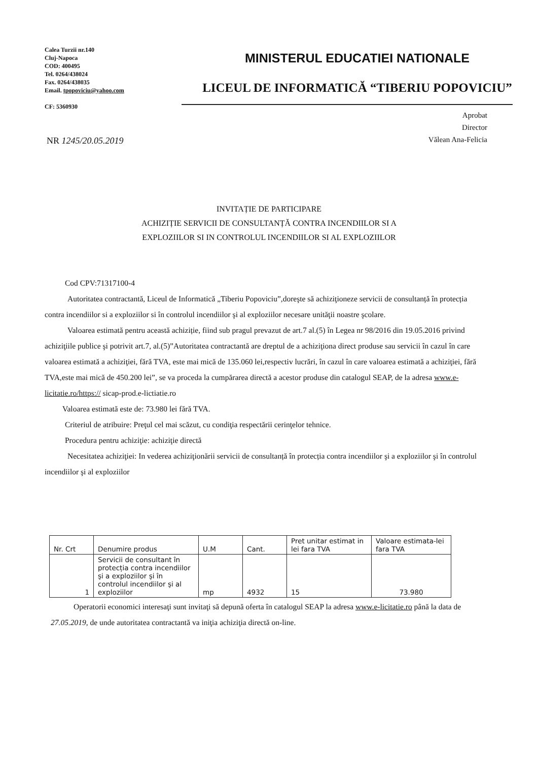Calea Turzii nr.140
Cluj-Napoca
COD: 400495
Tel. 0264/438024
Fax. 0264/438035
Email. tpopoviciu@yahoo.com
CF: 5360930
MINISTERUL EDUCATIEI NATIONALE
LICEUL DE INFORMATICĂ “TIBERIU POPOVICIU”
Aprobat
Director
Vălean Ana-Felicia
NR 1245/20.05.2019
INVITAȚIE DE PARTICIPARE
ACHIZIȚIE SERVICII DE CONSULTANȚĂ CONTRA INCENDIILOR SI A
EXPLOZIILOR SI IN CONTROLUL INCENDIILOR SI AL EXPLOZIILOR
Cod CPV:71317100-4
Autoritatea contractantă, Liceul de Informatică „Tiberiu Popoviciu”,doreşte să achiziţioneze servicii de consultanță în protecția contra incendiilor si a exploziilor si în controlul incendiilor şi al exploziilor necesare unităţii noastre şcolare.
Valoarea estimată pentru această achiziție, fiind sub pragul prevazut de art.7 al.(5) în Legea nr 98/2016 din 19.05.2016 privind achiziţiile publice şi potrivit art.7, al.(5)”Autoritatea contractantă are dreptul de a achiziţiona direct produse sau servicii în cazul în care valoarea estimată a achiziţiei, fără TVA, este mai mică de 135.060 lei,respectiv lucrări, în cazul în care valoarea estimată a achiziţiei, fără TVA,este mai mică de 450.200 lei”, se va proceda la cumpărarea directă a acestor produse din catalogul SEAP, de la adresa www.e-licitatie.ro/https:// sicap-prod.e-lictiatie.ro
Valoarea estimată este de: 73.980 lei fără TVA.
Criteriul de atribuire: Preţul cel mai scăzut, cu condiţia respectării cerinţelor tehnice.
Procedura pentru achiziţie: achiziţie directă
Necesitatea achiziţiei: In vederea achiziţionării servicii de consultanță în protecția contra incendiilor şi a exploziilor şi în controlul incendiilor şi al exploziilor
| Nr. Crt | Denumire produs | U.M | Cant. | Pret unitar estimat in lei fara TVA | Valoare estimata-lei fara TVA |
| --- | --- | --- | --- | --- | --- |
| 1 | Servicii de consultant în protecția contra incendiilor şi a exploziilor şi în controlul incendiilor şi al exploziilor | mp | 4932 | 15 | 73.980 |
Operatorii economici interesaţi sunt invitaţi să depună oferta în catalogul SEAP la adresa www.e-licitatie.ro până la data de 27.05.2019, de unde autoritatea contractantă va iniţia achiziţia directă on-line.